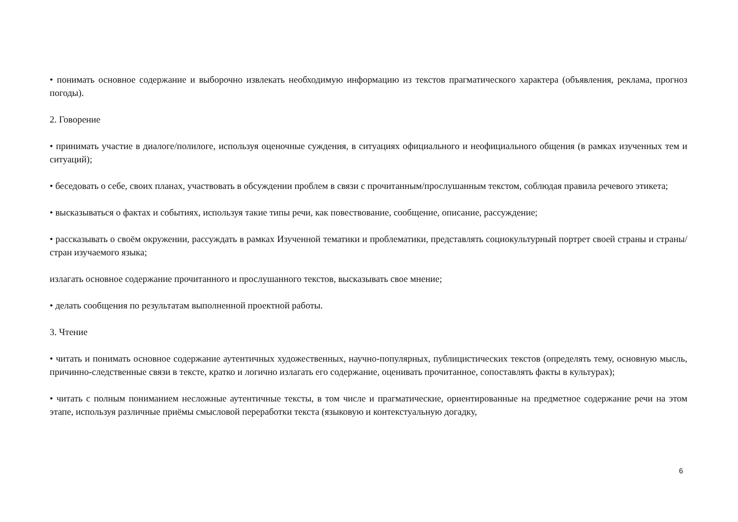• понимать основное содержание и выборочно извлекать необходимую информацию из текстов прагматического характера (объявления, реклама, прогноз погоды).
2. Говорение
• принимать участие в диалоге/полилоге, используя оценочные суждения, в ситуациях официального и неофициального общения (в рамках изученных тем и ситуаций);
• беседовать о себе, своих планах, участвовать в обсуждении проблем в связи с прочитанным/прослушанным текстом, соблюдая правила речевого этикета;
• высказываться о фактах и событиях, используя такие типы речи, как повествование, сообщение, описание, рассуждение;
• рассказывать о своём окружении, рассуждать в рамках Изученной тематики и проблематики, представлять социокультурный портрет своей страны и страны/стран изучаемого языка;
излагать основное содержание прочитанного и прослушанного текстов, высказывать свое мнение;
• делать сообщения по результатам выполненной проектной работы.
3. Чтение
• читать и понимать основное содержание аутентичных художественных, научно-популярных, публицистических текстов (определять тему, основную мысль, причинно-следственные связи в тексте, кратко и логично излагать его содержание, оценивать прочитанное, сопоставлять факты в культурах);
• читать с полным пониманием несложные аутентичные тексты, в том числе и прагматические, ориентированные на предметное содержание речи на этом этапе, используя различные приёмы смысловой переработки текста (языковую и контекстуальную догадку,
6